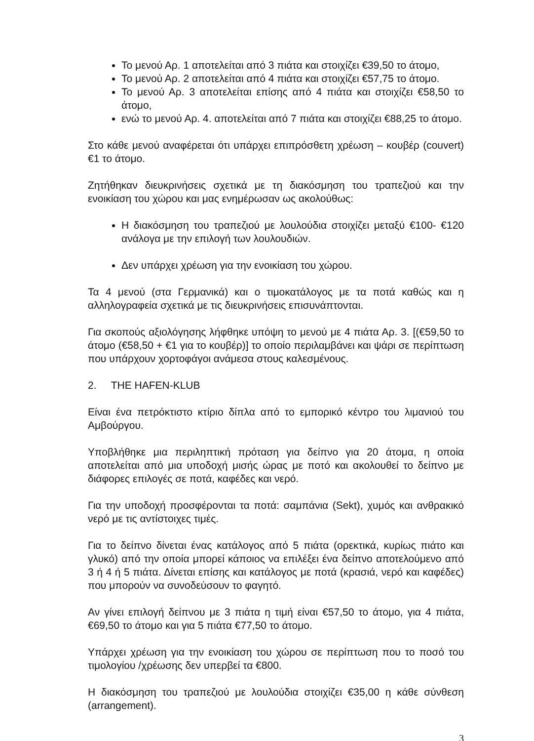Το μενού Αρ. 1 αποτελείται από 3 πιάτα και στοιχίζει €39,50 το άτομο,
Το μενού Αρ. 2 αποτελείται από 4 πιάτα και στοιχίζει €57,75 το άτομο.
Το μενού Αρ. 3 αποτελείται επίσης από 4 πιάτα και στοιχίζει €58,50 το άτομο,
ενώ το μενού Αρ. 4. αποτελείται από 7 πιάτα και στοιχίζει €88,25 το άτομο.
Στο κάθε μενού αναφέρεται ότι υπάρχει επιπρόσθετη χρέωση – κουβέρ (couvert) €1 το άτομο.
Ζητήθηκαν διευκρινήσεις σχετικά με τη διακόσμηση του τραπεζιού και την ενοικίαση του χώρου και μας ενημέρωσαν ως ακολούθως:
Η διακόσμηση του τραπεζιού με λουλούδια στοιχίζει μεταξύ €100- €120 ανάλογα με την επιλογή των λουλουδιών.
Δεν υπάρχει χρέωση για την ενοικίαση του χώρου.
Τα 4 μενού (στα Γερμανικά) και ο τιμοκατάλογος με τα ποτά καθώς και η αλληλογραφεία σχετικά με τις διευκρινήσεις επισυνάπτονται.
Για σκοπούς αξιολόγησης λήφθηκε υπόψη το μενού με 4 πιάτα Αρ. 3. [(€59,50 το άτομο (€58,50 + €1 για το κουβέρ)] το οποίο περιλαμβάνει και ψάρι σε περίπτωση που υπάρχουν χορτοφάγοι ανάμεσα στους καλεσμένους.
2. THE HAFEN-KLUB
Είναι ένα πετρόκτιστο κτίριο δίπλα από το εμπορικό κέντρο του λιμανιού του Αμβούργου.
Υποβλήθηκε μια περιληπτική πρόταση για δείπνο για 20 άτομα, η οποία αποτελείται από μια υποδοχή μισής ώρας με ποτό και ακολουθεί το δείπνο με διάφορες επιλογές σε ποτά, καφέδες και νερό.
Για την υποδοχή προσφέρονται τα ποτά: σαμπάνια (Sekt), χυμός και ανθρακικό νερό με τις αντίστοιχες τιμές.
Για το δείπνο δίνεται ένας κατάλογος από 5 πιάτα (ορεκτικά, κυρίως πιάτο και γλυκό) από την οποία μπορεί κάποιος να επιλέξει ένα δείπνο αποτελούμενο από 3 ή 4 ή 5 πιάτα. Δίνεται επίσης και κατάλογος με ποτά (κρασιά, νερό και καφέδες) που μπορούν να συνοδεύσουν το φαγητό.
Αν γίνει επιλογή δείπνου με 3 πιάτα η τιμή είναι €57,50 το άτομο, για 4 πιάτα, €69,50 το άτομο και για 5 πιάτα €77,50 το άτομο.
Υπάρχει χρέωση για την ενοικίαση του χώρου σε περίπτωση που το ποσό του τιμολογίου /χρέωσης δεν υπερβεί τα €800.
Η διακόσμηση του τραπεζιού με λουλούδια στοιχίζει €35,00 η κάθε σύνθεση (arrangement).
3